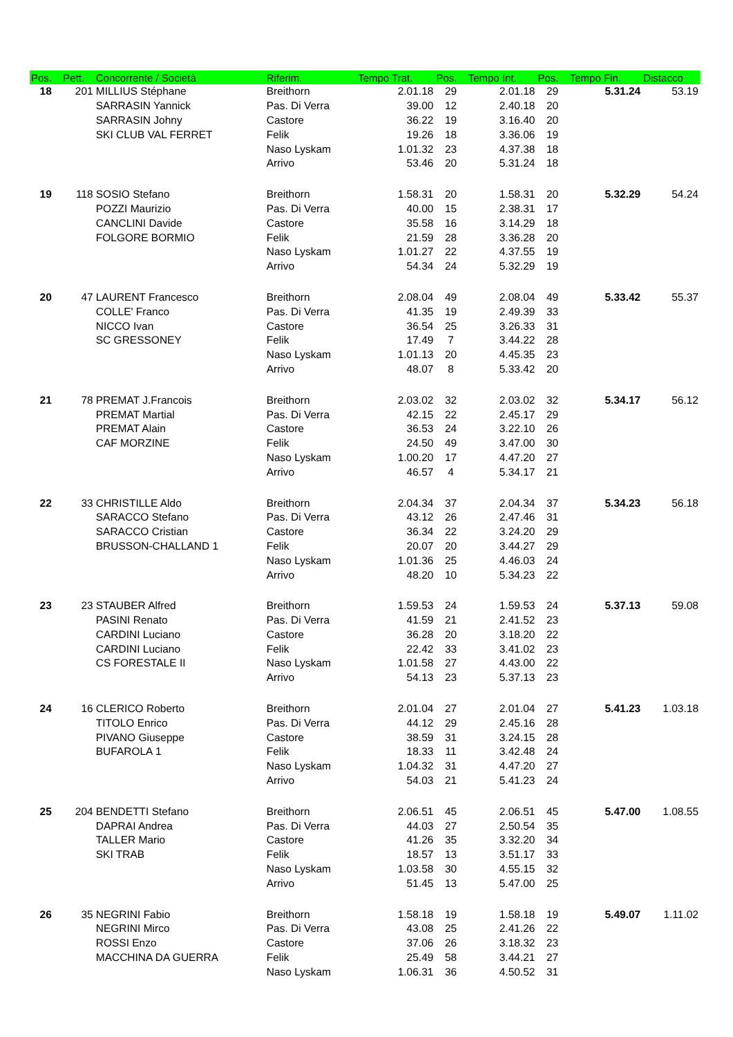| Pos. | Pett. | Concorrente / Società | Riferim. | Tempo Trat. | Pos. | Tempo Int. | Pos. | Tempo Fin. | Distacco |
| --- | --- | --- | --- | --- | --- | --- | --- | --- | --- |
| 18 | 201 | MILLIUS Stéphane | Breithorn | 2.01.18 | 29 | 2.01.18 | 29 | 5.31.24 | 53.19 |
| | | SARRASIN Yannick | Pas. Di Verra | 39.00 | 12 | 2.40.18 | 20 | | |
| | | SARRASIN Johny | Castore | 36.22 | 19 | 3.16.40 | 20 | | |
| | | SKI CLUB VAL FERRET | Felik | 19.26 | 18 | 3.36.06 | 19 | | |
| | | | Naso Lyskam | 1.01.32 | 23 | 4.37.38 | 18 | | |
| | | | Arrivo | 53.46 | 20 | 5.31.24 | 18 | | |
| 19 | 118 | SOSIO Stefano | Breithorn | 1.58.31 | 20 | 1.58.31 | 20 | 5.32.29 | 54.24 |
| | | POZZI Maurizio | Pas. Di Verra | 40.00 | 15 | 2.38.31 | 17 | | |
| | | CANCLINI Davide | Castore | 35.58 | 16 | 3.14.29 | 18 | | |
| | | FOLGORE BORMIO | Felik | 21.59 | 28 | 3.36.28 | 20 | | |
| | | | Naso Lyskam | 1.01.27 | 22 | 4.37.55 | 19 | | |
| | | | Arrivo | 54.34 | 24 | 5.32.29 | 19 | | |
| 20 | 47 | LAURENT Francesco | Breithorn | 2.08.04 | 49 | 2.08.04 | 49 | 5.33.42 | 55.37 |
| | | COLLE' Franco | Pas. Di Verra | 41.35 | 19 | 2.49.39 | 33 | | |
| | | NICCO Ivan | Castore | 36.54 | 25 | 3.26.33 | 31 | | |
| | | SC GRESSONEY | Felik | 17.49 | 7 | 3.44.22 | 28 | | |
| | | | Naso Lyskam | 1.01.13 | 20 | 4.45.35 | 23 | | |
| | | | Arrivo | 48.07 | 8 | 5.33.42 | 20 | | |
| 21 | 78 | PREMAT J.Francois | Breithorn | 2.03.02 | 32 | 2.03.02 | 32 | 5.34.17 | 56.12 |
| | | PREMAT Martial | Pas. Di Verra | 42.15 | 22 | 2.45.17 | 29 | | |
| | | PREMAT Alain | Castore | 36.53 | 24 | 3.22.10 | 26 | | |
| | | CAF MORZINE | Felik | 24.50 | 49 | 3.47.00 | 30 | | |
| | | | Naso Lyskam | 1.00.20 | 17 | 4.47.20 | 27 | | |
| | | | Arrivo | 46.57 | 4 | 5.34.17 | 21 | | |
| 22 | 33 | CHRISTILLE Aldo | Breithorn | 2.04.34 | 37 | 2.04.34 | 37 | 5.34.23 | 56.18 |
| | | SARACCO Stefano | Pas. Di Verra | 43.12 | 26 | 2.47.46 | 31 | | |
| | | SARACCO Cristian | Castore | 36.34 | 22 | 3.24.20 | 29 | | |
| | | BRUSSON-CHALLAND 1 | Felik | 20.07 | 20 | 3.44.27 | 29 | | |
| | | | Naso Lyskam | 1.01.36 | 25 | 4.46.03 | 24 | | |
| | | | Arrivo | 48.20 | 10 | 5.34.23 | 22 | | |
| 23 | 23 | STAUBER Alfred | Breithorn | 1.59.53 | 24 | 1.59.53 | 24 | 5.37.13 | 59.08 |
| | | PASINI Renato | Pas. Di Verra | 41.59 | 21 | 2.41.52 | 23 | | |
| | | CARDINI Luciano | Castore | 36.28 | 20 | 3.18.20 | 22 | | |
| | | CARDINI Luciano | Felik | 22.42 | 33 | 3.41.02 | 23 | | |
| | | CS FORESTALE II | Naso Lyskam | 1.01.58 | 27 | 4.43.00 | 22 | | |
| | | | Arrivo | 54.13 | 23 | 5.37.13 | 23 | | |
| 24 | 16 | CLERICO Roberto | Breithorn | 2.01.04 | 27 | 2.01.04 | 27 | 5.41.23 | 1.03.18 |
| | | TITOLO Enrico | Pas. Di Verra | 44.12 | 29 | 2.45.16 | 28 | | |
| | | PIVANO Giuseppe | Castore | 38.59 | 31 | 3.24.15 | 28 | | |
| | | BUFAROLA 1 | Felik | 18.33 | 11 | 3.42.48 | 24 | | |
| | | | Naso Lyskam | 1.04.32 | 31 | 4.47.20 | 27 | | |
| | | | Arrivo | 54.03 | 21 | 5.41.23 | 24 | | |
| 25 | 204 | BENDETTI Stefano | Breithorn | 2.06.51 | 45 | 2.06.51 | 45 | 5.47.00 | 1.08.55 |
| | | DAPRAI Andrea | Pas. Di Verra | 44.03 | 27 | 2.50.54 | 35 | | |
| | | TALLER Mario | Castore | 41.26 | 35 | 3.32.20 | 34 | | |
| | | SKI TRAB | Felik | 18.57 | 13 | 3.51.17 | 33 | | |
| | | | Naso Lyskam | 1.03.58 | 30 | 4.55.15 | 32 | | |
| | | | Arrivo | 51.45 | 13 | 5.47.00 | 25 | | |
| 26 | 35 | NEGRINI Fabio | Breithorn | 1.58.18 | 19 | 1.58.18 | 19 | 5.49.07 | 1.11.02 |
| | | NEGRINI Mirco | Pas. Di Verra | 43.08 | 25 | 2.41.26 | 22 | | |
| | | ROSSI Enzo | Castore | 37.06 | 26 | 3.18.32 | 23 | | |
| | | MACCHINA DA GUERRA | Felik | 25.49 | 58 | 3.44.21 | 27 | | |
| | | | Naso Lyskam | 1.06.31 | 36 | 4.50.52 | 31 | | |